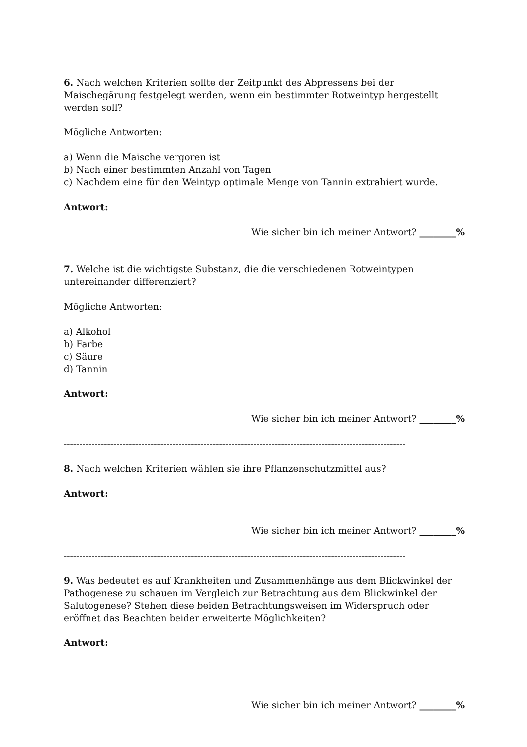6. Nach welchen Kriterien sollte der Zeitpunkt des Abpressens bei der Maischegärung festgelegt werden, wenn ein bestimmter Rotweintyp hergestellt werden soll?
Mögliche Antworten:
a) Wenn die Maische vergoren ist
b) Nach einer bestimmten Anzahl von Tagen
c) Nachdem eine für den Weintyp optimale Menge von Tannin extrahiert wurde.
Antwort:
Wie sicher bin ich meiner Antwort? ________%
7. Welche ist die wichtigste Substanz, die die verschiedenen Rotweintypen untereinander differenziert?
Mögliche Antworten:
a) Alkohol
b) Farbe
c) Säure
d) Tannin
Antwort:
Wie sicher bin ich meiner Antwort? ________%
--------------------------------------------------------------------------------------------------------------
8. Nach welchen Kriterien wählen sie ihre Pflanzenschutzmittel aus?
Antwort:
Wie sicher bin ich meiner Antwort? ________%
--------------------------------------------------------------------------------------------------------------
9. Was bedeutet es auf Krankheiten und Zusammenhänge aus dem Blickwinkel der Pathogenese zu schauen im Vergleich zur Betrachtung aus dem Blickwinkel der Salutogenese? Stehen diese beiden Betrachtungsweisen im Widerspruch oder eröffnet das Beachten beider erweiterte Möglichkeiten?
Antwort:
Wie sicher bin ich meiner Antwort? ________%